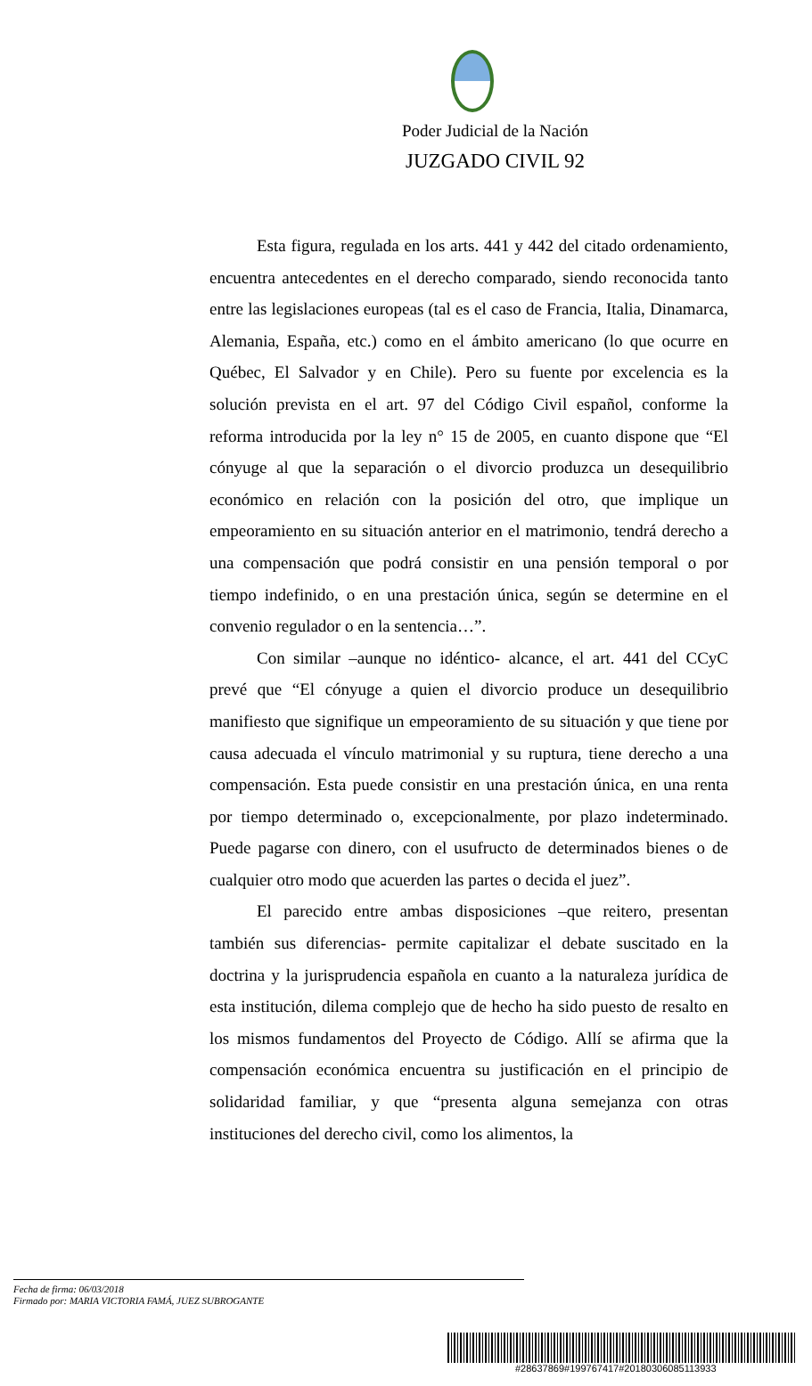Poder Judicial de la Nación
JUZGADO CIVIL 92
Esta figura, regulada en los arts. 441 y 442 del citado ordenamiento, encuentra antecedentes en el derecho comparado, siendo reconocida tanto entre las legislaciones europeas (tal es el caso de Francia, Italia, Dinamarca, Alemania, España, etc.) como en el ámbito americano (lo que ocurre en Québec, El Salvador y en Chile). Pero su fuente por excelencia es la solución prevista en el art. 97 del Código Civil español, conforme la reforma introducida por la ley n° 15 de 2005, en cuanto dispone que “El cónyuge al que la separación o el divorcio produzca un desequilibrio económico en relación con la posición del otro, que implique un empeoramiento en su situación anterior en el matrimonio, tendrá derecho a una compensación que podrá consistir en una pensión temporal o por tiempo indefinido, o en una prestación única, según se determine en el convenio regulador o en la sentencia…”.
Con similar –aunque no idéntico- alcance, el art. 441 del CCyC prevé que “El cónyuge a quien el divorcio produce un desequilibrio manifiesto que signifique un empeoramiento de su situación y que tiene por causa adecuada el vínculo matrimonial y su ruptura, tiene derecho a una compensación. Esta puede consistir en una prestación única, en una renta por tiempo determinado o, excepcionalmente, por plazo indeterminado. Puede pagarse con dinero, con el usufructo de determinados bienes o de cualquier otro modo que acuerden las partes o decida el juez”.
El parecido entre ambas disposiciones –que reitero, presentan también sus diferencias- permite capitalizar el debate suscitado en la doctrina y la jurisprudencia española en cuanto a la naturaleza jurídica de esta institución, dilema complejo que de hecho ha sido puesto de resalto en los mismos fundamentos del Proyecto de Código. Allí se afirma que la compensación económica encuentra su justificación en el principio de solidaridad familiar, y que “presenta alguna semejanza con otras instituciones del derecho civil, como los alimentos, la
Fecha de firma: 06/03/2018
Firmado por: MARIA VICTORIA FAMÁ, JUEZ SUBROGANTE
#28637869#199767417#20180306085113933